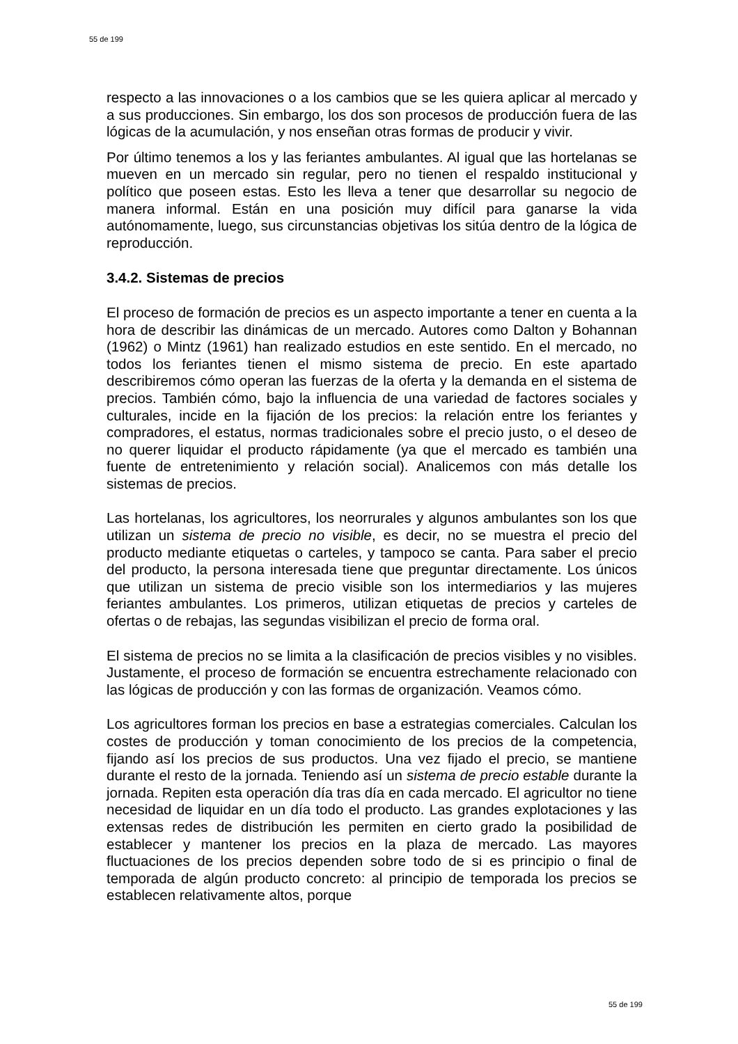55 de 199
respecto a las innovaciones o a los cambios que se les quiera aplicar al mercado y a sus producciones. Sin embargo, los dos son procesos de producción fuera de las lógicas de la acumulación, y nos enseñan otras formas de producir y vivir.
Por último tenemos a los y las feriantes ambulantes. Al igual que las hortelanas se mueven en un mercado sin regular, pero no tienen el respaldo institucional y político que poseen estas. Esto les lleva a tener que desarrollar su negocio de manera informal. Están en una posición muy difícil para ganarse la vida autónomamente, luego, sus circunstancias objetivas los sitúa dentro de la lógica de reproducción.
3.4.2. Sistemas de precios
El proceso de formación de precios es un aspecto importante a tener en cuenta a la hora de describir las dinámicas de un mercado. Autores como Dalton y Bohannan (1962) o Mintz (1961) han realizado estudios en este sentido. En el mercado, no todos los feriantes tienen el mismo sistema de precio. En este apartado describiremos cómo operan las fuerzas de la oferta y la demanda en el sistema de precios. También cómo, bajo la influencia de una variedad de factores sociales y culturales, incide en la fijación de los precios: la relación entre los feriantes y compradores, el estatus, normas tradicionales sobre el precio justo, o el deseo de no querer liquidar el producto rápidamente (ya que el mercado es también una fuente de entretenimiento y relación social). Analicemos con más detalle los sistemas de precios.
Las hortelanas, los agricultores, los neorrurales y algunos ambulantes son los que utilizan un sistema de precio no visible, es decir, no se muestra el precio del producto mediante etiquetas o carteles, y tampoco se canta. Para saber el precio del producto, la persona interesada tiene que preguntar directamente. Los únicos que utilizan un sistema de precio visible son los intermediarios y las mujeres feriantes ambulantes. Los primeros, utilizan etiquetas de precios y carteles de ofertas o de rebajas, las segundas visibilizan el precio de forma oral.
El sistema de precios no se limita a la clasificación de precios visibles y no visibles. Justamente, el proceso de formación se encuentra estrechamente relacionado con las lógicas de producción y con las formas de organización. Veamos cómo.
Los agricultores forman los precios en base a estrategias comerciales. Calculan los costes de producción y toman conocimiento de los precios de la competencia, fijando así los precios de sus productos. Una vez fijado el precio, se mantiene durante el resto de la jornada. Teniendo así un sistema de precio estable durante la jornada. Repiten esta operación día tras día en cada mercado. El agricultor no tiene necesidad de liquidar en un día todo el producto. Las grandes explotaciones y las extensas redes de distribución les permiten en cierto grado la posibilidad de establecer y mantener los precios en la plaza de mercado. Las mayores fluctuaciones de los precios dependen sobre todo de si es principio o final de temporada de algún producto concreto: al principio de temporada los precios se establecen relativamente altos, porque
55 de 199